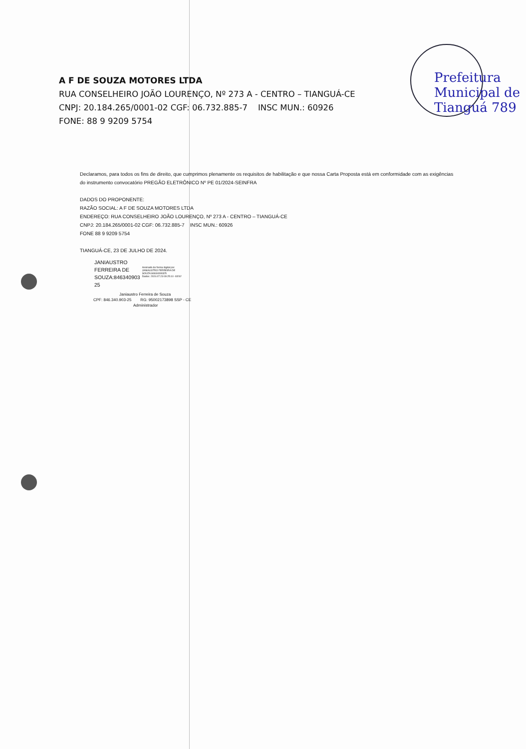A F DE SOUZA MOTORES LTDA
RUA CONSELHEIRO JOÃO LOURENÇO, Nº 273 A - CENTRO – TIANGUÁ-CE
CNPJ: 20.184.265/0001-02 CGF: 06.732.885-7 INSC MUN.: 60926
FONE: 88 9 9209 5754
Prefeitura Municipal de Tianguá 789
Declaramos, para todos os fins de direito, que cumprimos plenamente os requisitos de habilitação e que nossa Carta Proposta está em conformidade com as exigências
do instrumento convocatório PREGÃO ELETRÔNICO Nº PE 01/2024-SEINFRA
DADOS DO PROPONENTE:
RAZÃO SOCIAL: A F DE SOUZA MOTORES LTDA
ENDEREÇO: RUA CONSELHEIRO JOÃO LOURENÇO, Nº 273 A - CENTRO – TIANGUÁ-CE
CNPJ: 20.184.265/0001-02 CGF: 06.732.885-7 INSC MUN.: 60926
FONE 88 9 9209 5754
TIANGUÁ-CE, 23 DE JULHO DE 2024.
JANIAUSTRO
FERREIRA DE
SOUZA:846340903
25
Assinado de forma digital por
JANIAUSTRO FERREIRA DE
SOUZA:84634090325
Dados: 2024.07.23 09:25:10 -03'00'
Janiaustro Ferreira de Souza
CPF: 846.340.903-25 RG: 95002173898 SSP - CE
Administrador